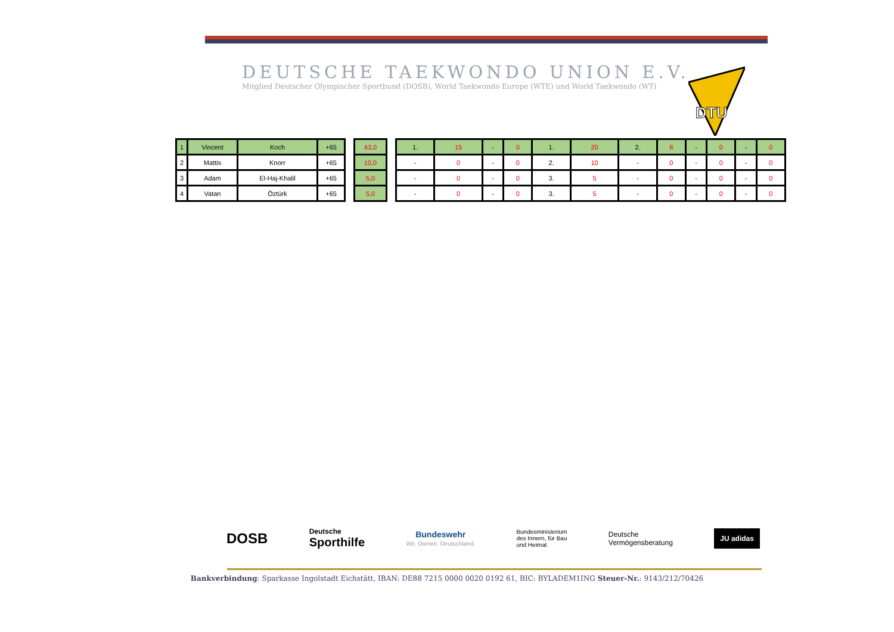DEUTSCHE TAEKWONDO UNION E.V.
Mitglied Deutscher Olympischer Sportbund (DOSB), World Taekwondo Europe (WTE) und World Taekwondo (WT)
DTU
| 1 | Vincent | Koch | +65 |
| 2 | Mattis | Knorr | +65 |
| 3 | Adam | El-Haj-Khalil | +65 |
| 4 | Vatan | Öztürk | +65 |
| 43,0 |
| 10,0 |
| 5,0 |
| 5,0 |
| 1. | 15 | - | 0 | 1. | 20 | 2. | 8 | - | 0 | - | 0 |
| - | 0 | - | 0 | 2. | 10 | - | 0 | - | 0 | - | 0 |
| - | 0 | - | 0 | 3. | 5 | - | 0 | - | 0 | - | 0 |
| - | 0 | - | 0 | 3. | 5 | - | 0 | - | 0 | - | 0 |
DOSB
Deutsche
Sporthilfe
Bundeswehr
Wir. Dienen. Deutschland.
Bundesministerium
des Innern, für Bau
und Heimat
Deutsche
Vermögensberatung
JU adidas
Bankverbindung: Sparkasse Ingolstadt Eichstätt, IBAN: DE88 7215 0000 0020 0192 61, BIC: BYLADEM1ING Steuer-Nr.: 9143/212/70426